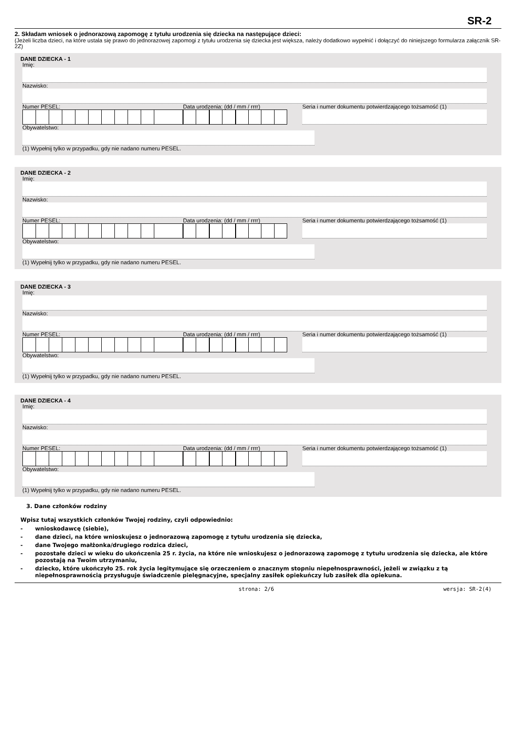SR-2
2. Składam wniosek o jednorazową zapomogę z tytułu urodzenia się dziecka na następujące dzieci:
(Jeżeli liczba dzieci, na które ustala się prawo do jednorazowej zapomogi z tytułu urodzenia się dziecka jest większa, należy dodatkowo wypełnić i dołączyć do niniejszego formularza załącznik SR-2Z)
DANE DZIECKA - 1
Imię:
Nazwisko:
Numer PESEL: Data urodzenia: (dd / mm / rrrr) Seria i numer dokumentu potwierdzającego tożsamość (1)
Obywatelstwo:
(1) Wypełnij tylko w przypadku, gdy nie nadano numeru PESEL.
DANE DZIECKA - 2
Imię:
Nazwisko:
Numer PESEL: Data urodzenia: (dd / mm / rrrr) Seria i numer dokumentu potwierdzającego tożsamość (1)
Obywatelstwo:
(1) Wypełnij tylko w przypadku, gdy nie nadano numeru PESEL.
DANE DZIECKA - 3
Imię:
Nazwisko:
Numer PESEL: Data urodzenia: (dd / mm / rrrr) Seria i numer dokumentu potwierdzającego tożsamość (1)
Obywatelstwo:
(1) Wypełnij tylko w przypadku, gdy nie nadano numeru PESEL.
DANE DZIECKA - 4
Imię:
Nazwisko:
Numer PESEL: Data urodzenia: (dd / mm / rrrr) Seria i numer dokumentu potwierdzającego tożsamość (1)
Obywatelstwo:
(1) Wypełnij tylko w przypadku, gdy nie nadano numeru PESEL.
3. Dane członków rodziny
Wpisz tutaj wszystkich członków Twojej rodziny, czyli odpowiednio:
- wnioskodawcę (siebie),
- dane dzieci, na które wnioskujesz o jednorazową zapomogę z tytułu urodzenia się dziecka,
- dane Twojego małżonka/drugiego rodzica dzieci,
- pozostałe dzieci w wieku do ukończenia 25 r. życia, na które nie wnioskujesz o jednorazową zapomogę z tytułu urodzenia się dziecka, ale które pozostają na Twoim utrzymaniu,
- dziecko, które ukończyło 25. rok życia legitymujące się orzeczeniem o znacznym stopniu niepełnosprawności, jeżeli w związku z tą niepełnosprawnością przysługuje świadczenie pielęgnacyjne, specjalny zasiłek opiekuńczy lub zasiłek dla opiekuna.
strona: 2/6 wersja: SR-2(4)